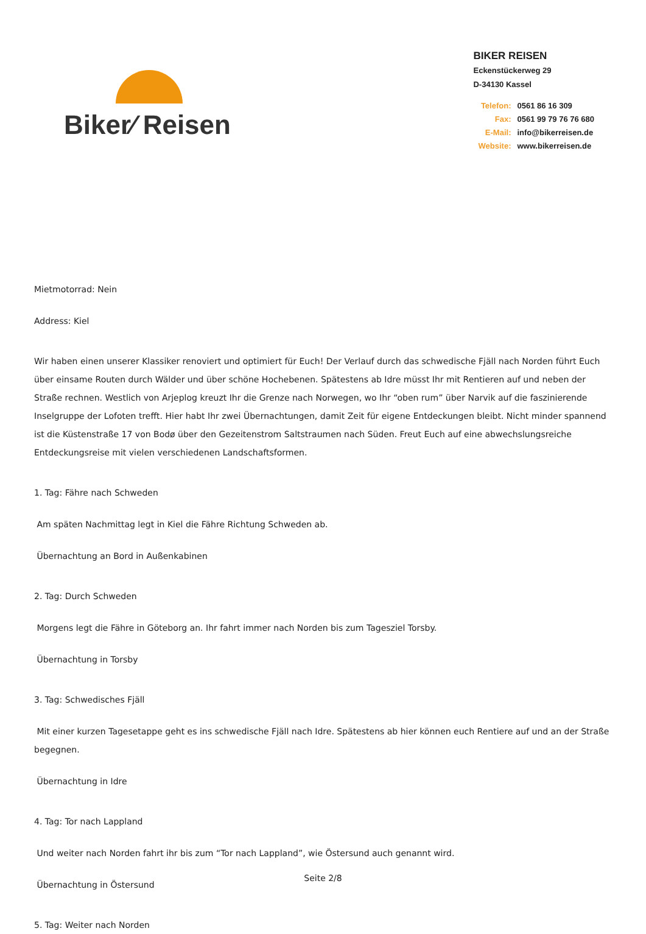Biker⁄ Reisen
BIKER REISEN
Eckenstückerweg 29
D-34130 Kassel
Telefon: 0561 86 16 309
Fax: 0561 99 79 76 76 680
E-Mail: info@bikerreisen.de
Website: www.bikerreisen.de
Mietmotorrad: Nein
Address: Kiel
Wir haben einen unserer Klassiker renoviert und optimiert für Euch! Der Verlauf durch das schwedische Fjäll nach Norden führt Euch über einsame Routen durch Wälder und über schöne Hochebenen. Spätestens ab Idre müsst Ihr mit Rentieren auf und neben der Straße rechnen. Westlich von Arjeplog kreuzt Ihr die Grenze nach Norwegen, wo Ihr “oben rum” über Narvik auf die faszinierende Inselgruppe der Lofoten trefft. Hier habt Ihr zwei Übernachtungen, damit Zeit für eigene Entdeckungen bleibt. Nicht minder spannend ist die Küstenstraße 17 von Bodø über den Gezeitenstrom Saltstraumen nach Süden. Freut Euch auf eine abwechslungsreiche Entdeckungsreise mit vielen verschiedenen Landschaftsformen.
1. Tag: Fähre nach Schweden
Am späten Nachmittag legt in Kiel die Fähre Richtung Schweden ab.
Übernachtung an Bord in Außenkabinen
2. Tag: Durch Schweden
Morgens legt die Fähre in Göteborg an. Ihr fahrt immer nach Norden bis zum Tagesziel Torsby.
Übernachtung in Torsby
3. Tag: Schwedisches Fjäll
Mit einer kurzen Tagesetappe geht es ins schwedische Fjäll nach Idre. Spätestens ab hier können euch Rentiere auf und an der Straße begegnen.
Übernachtung in Idre
4. Tag: Tor nach Lappland
Und weiter nach Norden fahrt ihr bis zum “Tor nach Lappland”, wie Östersund auch genannt wird.
Übernachtung in Östersund
5. Tag: Weiter nach Norden
Seite 2/8